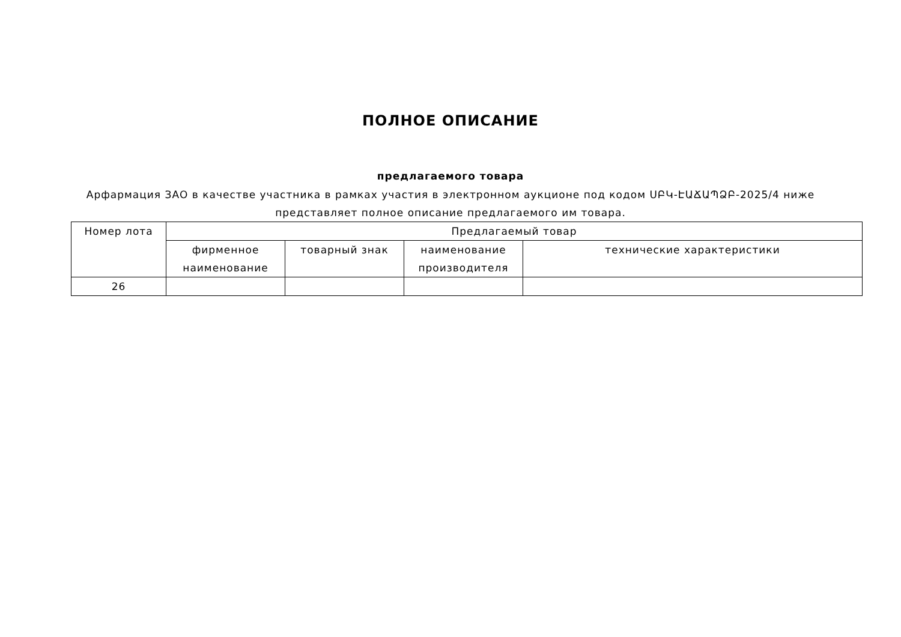ПОЛНОЕ ОПИСАНИЕ
предлагаемого товара
Арфармация ЗАО в качестве участника в рамках участия в электронном аукционе под кодом ՍԲԿ-ԷԱՃԱՊՁԲ-2025/4 ниже представляет полное описание предлагаемого им товара.
| Номер лота | Предлагаемый товар | | | |
| --- | --- | --- | --- | --- |
| | фирменное наименование | товарный знак | наименование производителя | технические характеристики |
| 26 | | | | |